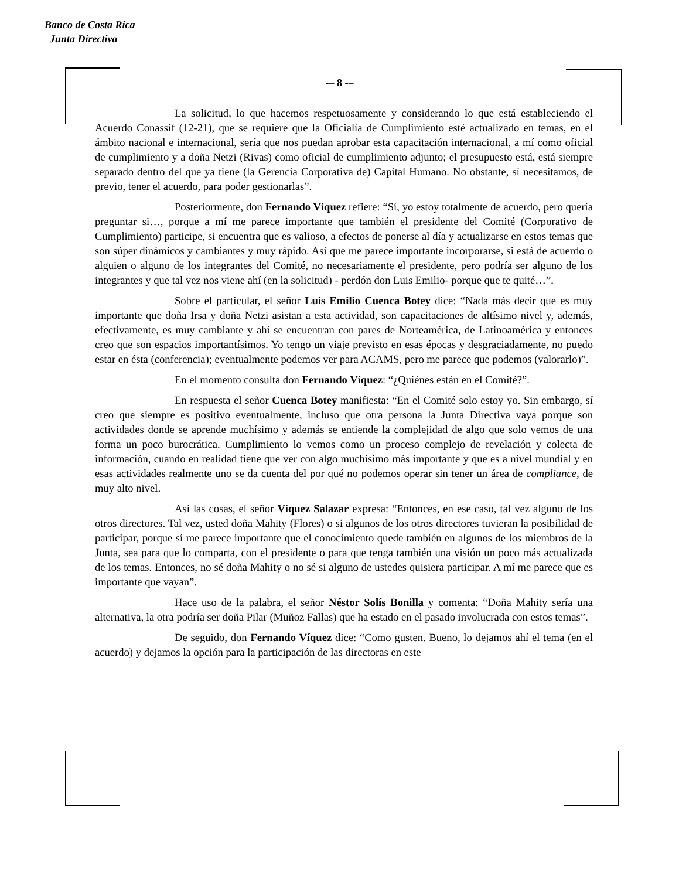Banco de Costa Rica
Junta Directiva
-– 8 -–
La solicitud, lo que hacemos respetuosamente y considerando lo que está estableciendo el Acuerdo Conassif (12-21), que se requiere que la Oficialía de Cumplimiento esté actualizado en temas, en el ámbito nacional e internacional, sería que nos puedan aprobar esta capacitación internacional, a mí como oficial de cumplimiento y a doña Netzi (Rivas) como oficial de cumplimiento adjunto; el presupuesto está, está siempre separado dentro del que ya tiene (la Gerencia Corporativa de) Capital Humano. No obstante, sí necesitamos, de previo, tener el acuerdo, para poder gestionarlas”.
Posteriormente, don Fernando Víquez refiere: “Sí, yo estoy totalmente de acuerdo, pero quería preguntar si…, porque a mí me parece importante que también el presidente del Comité (Corporativo de Cumplimiento) participe, si encuentra que es valioso, a efectos de ponerse al día y actualizarse en estos temas que son súper dinámicos y cambiantes y muy rápido. Así que me parece importante incorporarse, si está de acuerdo o alguien o alguno de los integrantes del Comité, no necesariamente el presidente, pero podría ser alguno de los integrantes y que tal vez nos viene ahí (en la solicitud) - perdón don Luis Emilio- porque que te quité…”.
Sobre el particular, el señor Luis Emilio Cuenca Botey dice: “Nada más decir que es muy importante que doña Irsa y doña Netzi asistan a esta actividad, son capacitaciones de altísimo nivel y, además, efectivamente, es muy cambiante y ahí se encuentran con pares de Norteamérica, de Latinoamérica y entonces creo que son espacios importantísimos. Yo tengo un viaje previsto en esas épocas y desgraciadamente, no puedo estar en ésta (conferencia); eventualmente podemos ver para ACAMS, pero me parece que podemos (valorarlo)”.
En el momento consulta don Fernando Víquez: “¿Quiénes están en el Comité?”.
En respuesta el señor Cuenca Botey manifiesta: “En el Comité solo estoy yo. Sin embargo, sí creo que siempre es positivo eventualmente, incluso que otra persona la Junta Directiva vaya porque son actividades donde se aprende muchísimo y además se entiende la complejidad de algo que solo vemos de una forma un poco burocrática. Cumplimiento lo vemos como un proceso complejo de revelación y colecta de información, cuando en realidad tiene que ver con algo muchísimo más importante y que es a nivel mundial y en esas actividades realmente uno se da cuenta del por qué no podemos operar sin tener un área de compliance, de muy alto nivel.
Así las cosas, el señor Víquez Salazar expresa: “Entonces, en ese caso, tal vez alguno de los otros directores. Tal vez, usted doña Mahity (Flores) o si algunos de los otros directores tuvieran la posibilidad de participar, porque sí me parece importante que el conocimiento quede también en algunos de los miembros de la Junta, sea para que lo comparta, con el presidente o para que tenga también una visión un poco más actualizada de los temas. Entonces, no sé doña Mahity o no sé si alguno de ustedes quisiera participar. A mí me parece que es importante que vayan”.
Hace uso de la palabra, el señor Néstor Solís Bonilla y comenta: “Doña Mahity sería una alternativa, la otra podría ser doña Pilar (Muñoz Fallas) que ha estado en el pasado involucrada con estos temas”.
De seguido, don Fernando Víquez dice: “Como gusten. Bueno, lo dejamos ahí el tema (en el acuerdo) y dejamos la opción para la participación de las directoras en este